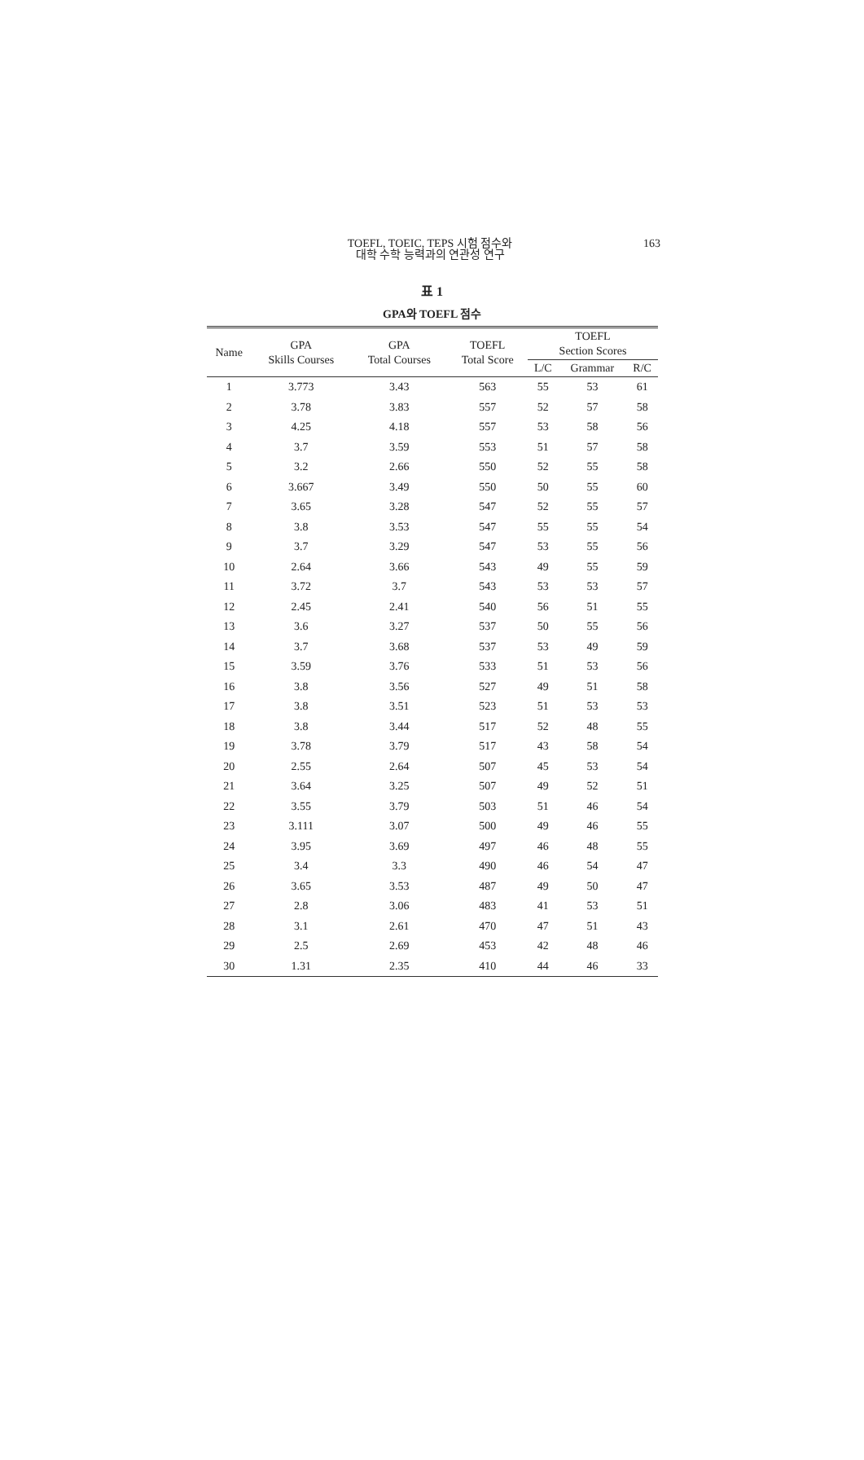TOEFL, TOEIC, TEPS 시험 점수와
대학 수학 능력과의 연관성 연구
163
표 1
GPA와 TOEFL 점수
| Name | GPA Skills Courses | GPA Total Courses | TOEFL Total Score | TOEFL Section Scores | | |
| --- | --- | --- | --- | --- | --- | --- |
| | | | | L/C | Grammar | R/C |
| 1 | 3.773 | 3.43 | 563 | 55 | 53 | 61 |
| 2 | 3.78 | 3.83 | 557 | 52 | 57 | 58 |
| 3 | 4.25 | 4.18 | 557 | 53 | 58 | 56 |
| 4 | 3.7 | 3.59 | 553 | 51 | 57 | 58 |
| 5 | 3.2 | 2.66 | 550 | 52 | 55 | 58 |
| 6 | 3.667 | 3.49 | 550 | 50 | 55 | 60 |
| 7 | 3.65 | 3.28 | 547 | 52 | 55 | 57 |
| 8 | 3.8 | 3.53 | 547 | 55 | 55 | 54 |
| 9 | 3.7 | 3.29 | 547 | 53 | 55 | 56 |
| 10 | 2.64 | 3.66 | 543 | 49 | 55 | 59 |
| 11 | 3.72 | 3.7 | 543 | 53 | 53 | 57 |
| 12 | 2.45 | 2.41 | 540 | 56 | 51 | 55 |
| 13 | 3.6 | 3.27 | 537 | 50 | 55 | 56 |
| 14 | 3.7 | 3.68 | 537 | 53 | 49 | 59 |
| 15 | 3.59 | 3.76 | 533 | 51 | 53 | 56 |
| 16 | 3.8 | 3.56 | 527 | 49 | 51 | 58 |
| 17 | 3.8 | 3.51 | 523 | 51 | 53 | 53 |
| 18 | 3.8 | 3.44 | 517 | 52 | 48 | 55 |
| 19 | 3.78 | 3.79 | 517 | 43 | 58 | 54 |
| 20 | 2.55 | 2.64 | 507 | 45 | 53 | 54 |
| 21 | 3.64 | 3.25 | 507 | 49 | 52 | 51 |
| 22 | 3.55 | 3.79 | 503 | 51 | 46 | 54 |
| 23 | 3.111 | 3.07 | 500 | 49 | 46 | 55 |
| 24 | 3.95 | 3.69 | 497 | 46 | 48 | 55 |
| 25 | 3.4 | 3.3 | 490 | 46 | 54 | 47 |
| 26 | 3.65 | 3.53 | 487 | 49 | 50 | 47 |
| 27 | 2.8 | 3.06 | 483 | 41 | 53 | 51 |
| 28 | 3.1 | 2.61 | 470 | 47 | 51 | 43 |
| 29 | 2.5 | 2.69 | 453 | 42 | 48 | 46 |
| 30 | 1.31 | 2.35 | 410 | 44 | 46 | 33 |